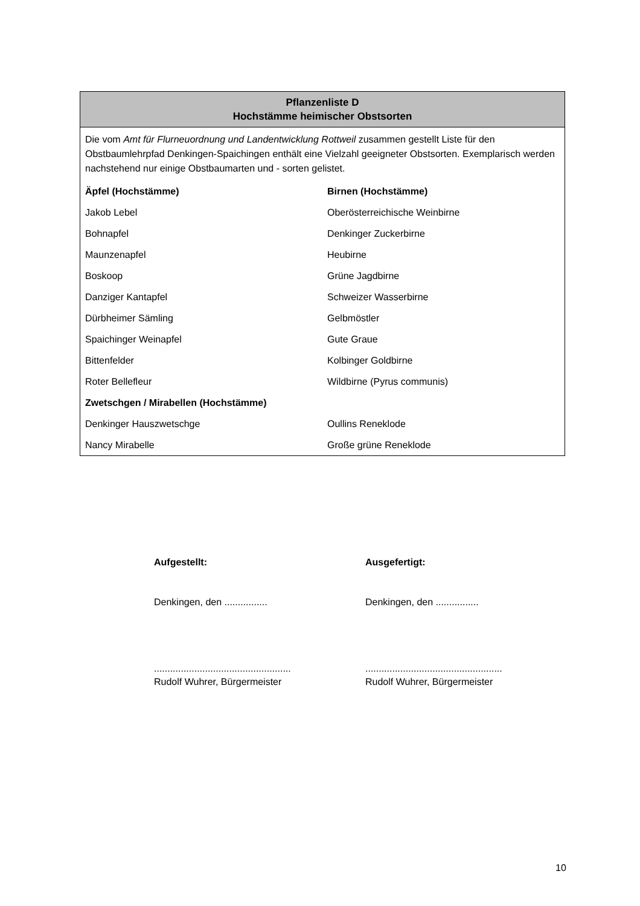| Pflanzenliste D Hochstämme heimischer Obstsorten | |
| --- | --- |
| Die vom Amt für Flurneuordnung und Landentwicklung Rottweil zusammen gestellt Liste für den Obstbaumlehrpfad Denkingen-Spaichingen enthält eine Vielzahl geeigneter Obstsorten. Exemplarisch werden nachstehend nur einige Obstbaumarten und - sorten gelistet. | |
| Äpfel (Hochstämme) | Birnen (Hochstämme) |
| Jakob Lebel | Oberösterreichische Weinbirne |
| Bohnapfel | Denkinger Zuckerbirne |
| Maunzenapfel | Heubirne |
| Boskoop | Grüne Jagdbirne |
| Danziger Kantapfel | Schweizer Wasserbirne |
| Dürbheimer Sämling | Gelbmöstler |
| Spaichinger Weinapfel | Gute Graue |
| Bittenfelder | Kolbinger Goldbirne |
| Roter Bellefleur | Wildbirne (Pyrus communis) |
| Zwetschgen / Mirabellen (Hochstämme) | |
| Denkinger Hauszwetschge | Oullins Reneklode |
| Nancy Mirabelle | Große grüne Reneklode |
Aufgestellt:
Denkingen, den ................
...................................................
Rudolf Wuhrer, Bürgermeister
Ausgefertigt:
Denkingen, den ................
...................................................
Rudolf Wuhrer, Bürgermeister
10